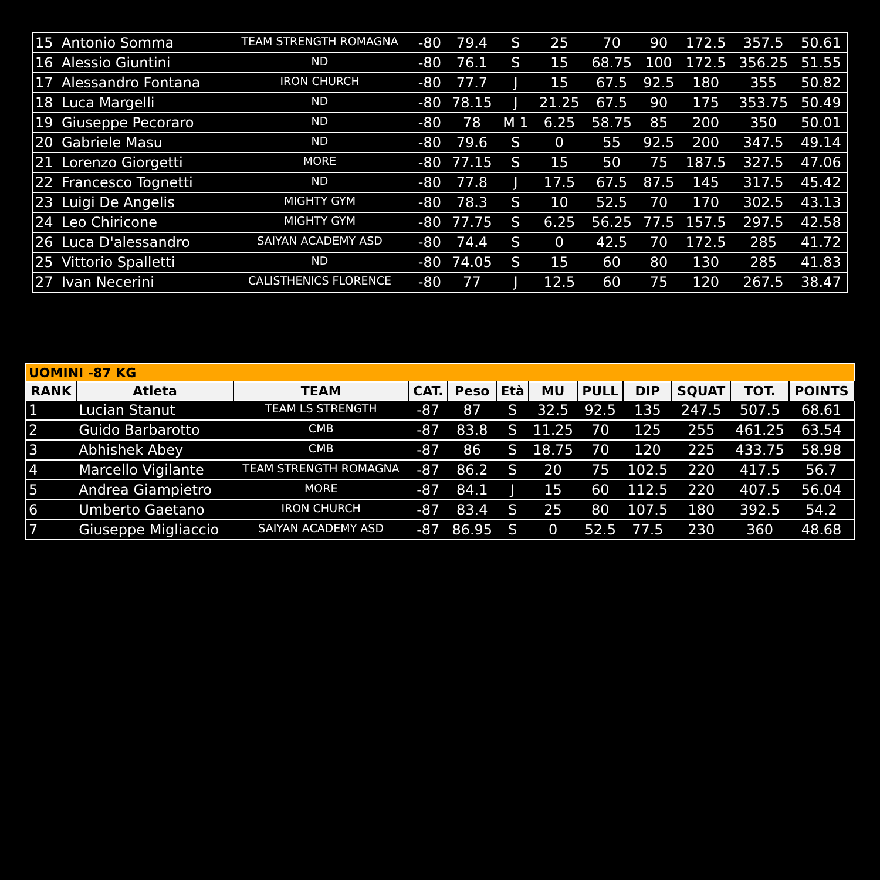| 15 | Antonio Somma | TEAM STRENGTH ROMAGNA | -80 | 79.4 | S | 25 | 70 | 90 | 172.5 | 357.5 | 50.61 |
| 16 | Alessio Giuntini | ND | -80 | 76.1 | S | 15 | 68.75 | 100 | 172.5 | 356.25 | 51.55 |
| 17 | Alessandro Fontana | IRON CHURCH | -80 | 77.7 | J | 15 | 67.5 | 92.5 | 180 | 355 | 50.82 |
| 18 | Luca Margelli | ND | -80 | 78.15 | J | 21.25 | 67.5 | 90 | 175 | 353.75 | 50.49 |
| 19 | Giuseppe Pecoraro | ND | -80 | 78 | M 1 | 6.25 | 58.75 | 85 | 200 | 350 | 50.01 |
| 20 | Gabriele Masu | ND | -80 | 79.6 | S | 0 | 55 | 92.5 | 200 | 347.5 | 49.14 |
| 21 | Lorenzo Giorgetti | MORE | -80 | 77.15 | S | 15 | 50 | 75 | 187.5 | 327.5 | 47.06 |
| 22 | Francesco Tognetti | ND | -80 | 77.8 | J | 17.5 | 67.5 | 87.5 | 145 | 317.5 | 45.42 |
| 23 | Luigi De Angelis | MIGHTY GYM | -80 | 78.3 | S | 10 | 52.5 | 70 | 170 | 302.5 | 43.13 |
| 24 | Leo Chiricone | MIGHTY GYM | -80 | 77.75 | S | 6.25 | 56.25 | 77.5 | 157.5 | 297.5 | 42.58 |
| 26 | Luca D'alessandro | SAIYAN ACADEMY ASD | -80 | 74.4 | S | 0 | 42.5 | 70 | 172.5 | 285 | 41.72 |
| 25 | Vittorio Spalletti | ND | -80 | 74.05 | S | 15 | 60 | 80 | 130 | 285 | 41.83 |
| 27 | Ivan Necerini | CALISTHENICS FLORENCE | -80 | 77 | J | 12.5 | 60 | 75 | 120 | 267.5 | 38.47 |
| UOMINI -87 KG | | | | | | | | | | | |
| RANK | Atleta | TEAM | CAT. | Peso | Età | MU | PULL | DIP | SQUAT | TOT. | POINTS |
| 1 | Lucian Stanut | TEAM LS STRENGTH | -87 | 87 | S | 32.5 | 92.5 | 135 | 247.5 | 507.5 | 68.61 |
| 2 | Guido Barbarotto | CMB | -87 | 83.8 | S | 11.25 | 70 | 125 | 255 | 461.25 | 63.54 |
| 3 | Abhishek Abey | CMB | -87 | 86 | S | 18.75 | 70 | 120 | 225 | 433.75 | 58.98 |
| 4 | Marcello Vigilante | TEAM STRENGTH ROMAGNA | -87 | 86.2 | S | 20 | 75 | 102.5 | 220 | 417.5 | 56.7 |
| 5 | Andrea Giampietro | MORE | -87 | 84.1 | J | 15 | 60 | 112.5 | 220 | 407.5 | 56.04 |
| 6 | Umberto Gaetano | IRON CHURCH | -87 | 83.4 | S | 25 | 80 | 107.5 | 180 | 392.5 | 54.2 |
| 7 | Giuseppe Migliaccio | SAIYAN ACADEMY ASD | -87 | 86.95 | S | 0 | 52.5 | 77.5 | 230 | 360 | 48.68 |